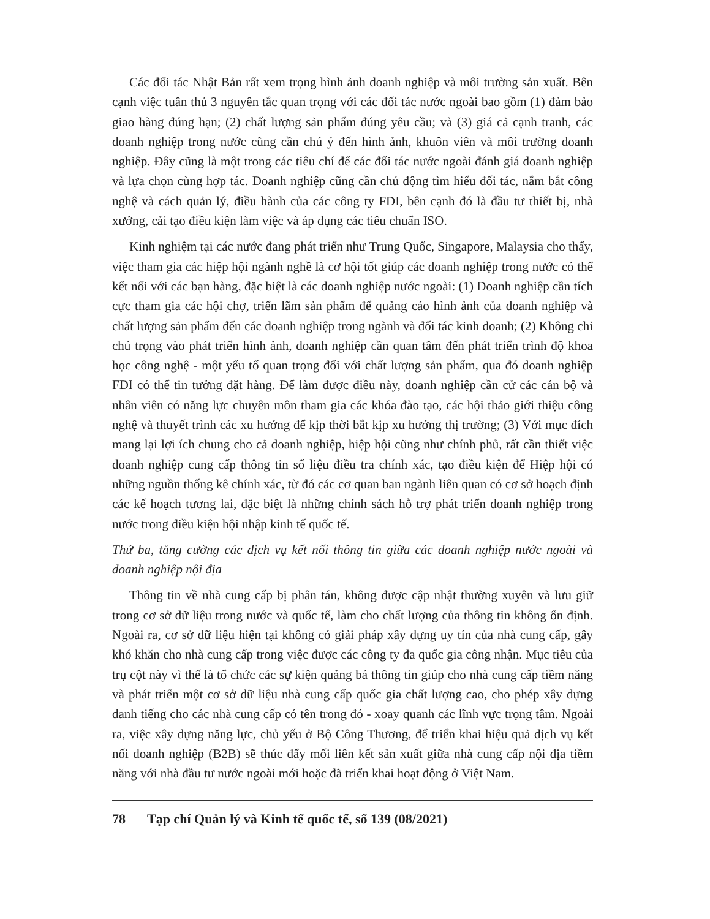Các đối tác Nhật Bản rất xem trọng hình ảnh doanh nghiệp và môi trường sản xuất. Bên cạnh việc tuân thủ 3 nguyên tắc quan trọng với các đối tác nước ngoài bao gồm (1) đảm bảo giao hàng đúng hạn; (2) chất lượng sản phẩm đúng yêu cầu; và (3) giá cả cạnh tranh, các doanh nghiệp trong nước cũng cần chú ý đến hình ảnh, khuôn viên và môi trường doanh nghiệp. Đây cũng là một trong các tiêu chí để các đối tác nước ngoài đánh giá doanh nghiệp và lựa chọn cùng hợp tác. Doanh nghiệp cũng cần chủ động tìm hiểu đối tác, nắm bắt công nghệ và cách quản lý, điều hành của các công ty FDI, bên cạnh đó là đầu tư thiết bị, nhà xưởng, cải tạo điều kiện làm việc và áp dụng các tiêu chuẩn ISO.
Kinh nghiệm tại các nước đang phát triển như Trung Quốc, Singapore, Malaysia cho thấy, việc tham gia các hiệp hội ngành nghề là cơ hội tốt giúp các doanh nghiệp trong nước có thể kết nối với các bạn hàng, đặc biệt là các doanh nghiệp nước ngoài: (1) Doanh nghiệp cần tích cực tham gia các hội chợ, triển lãm sản phẩm để quảng cáo hình ảnh của doanh nghiệp và chất lượng sản phẩm đến các doanh nghiệp trong ngành và đối tác kinh doanh; (2) Không chỉ chú trọng vào phát triển hình ảnh, doanh nghiệp cần quan tâm đến phát triển trình độ khoa học công nghệ - một yếu tố quan trọng đối với chất lượng sản phẩm, qua đó doanh nghiệp FDI có thể tin tưởng đặt hàng. Để làm được điều này, doanh nghiệp cần cử các cán bộ và nhân viên có năng lực chuyên môn tham gia các khóa đào tạo, các hội thảo giới thiệu công nghệ và thuyết trình các xu hướng để kịp thời bắt kịp xu hướng thị trường; (3) Với mục đích mang lại lợi ích chung cho cả doanh nghiệp, hiệp hội cũng như chính phủ, rất cần thiết việc doanh nghiệp cung cấp thông tin số liệu điều tra chính xác, tạo điều kiện để Hiệp hội có những nguồn thống kê chính xác, từ đó các cơ quan ban ngành liên quan có cơ sở hoạch định các kế hoạch tương lai, đặc biệt là những chính sách hỗ trợ phát triển doanh nghiệp trong nước trong điều kiện hội nhập kinh tế quốc tế.
Thứ ba, tăng cường các dịch vụ kết nối thông tin giữa các doanh nghiệp nước ngoài và doanh nghiệp nội địa
Thông tin về nhà cung cấp bị phân tán, không được cập nhật thường xuyên và lưu giữ trong cơ sở dữ liệu trong nước và quốc tế, làm cho chất lượng của thông tin không ổn định. Ngoài ra, cơ sở dữ liệu hiện tại không có giải pháp xây dựng uy tín của nhà cung cấp, gây khó khăn cho nhà cung cấp trong việc được các công ty đa quốc gia công nhận. Mục tiêu của trụ cột này vì thế là tổ chức các sự kiện quảng bá thông tin giúp cho nhà cung cấp tiềm năng và phát triển một cơ sở dữ liệu nhà cung cấp quốc gia chất lượng cao, cho phép xây dựng danh tiếng cho các nhà cung cấp có tên trong đó - xoay quanh các lĩnh vực trọng tâm. Ngoài ra, việc xây dựng năng lực, chủ yếu ở Bộ Công Thương, để triển khai hiệu quả dịch vụ kết nối doanh nghiệp (B2B) sẽ thúc đẩy mối liên kết sản xuất giữa nhà cung cấp nội địa tiềm năng với nhà đầu tư nước ngoài mới hoặc đã triển khai hoạt động ở Việt Nam.
78 Tạp chí Quản lý và Kinh tế quốc tế, số 139 (08/2021)